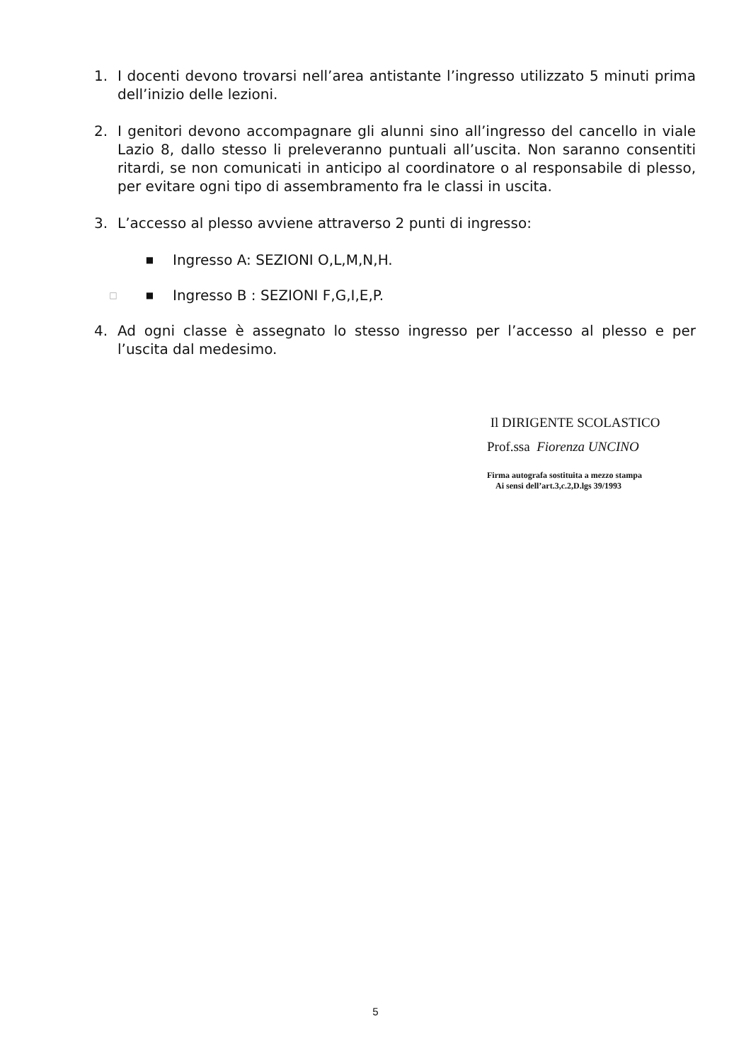1. I docenti devono trovarsi nell’area antistante l’ingresso utilizzato 5 minuti prima dell’inizio delle lezioni.
2. I genitori devono accompagnare gli alunni sino all’ingresso del cancello in viale Lazio 8, dallo stesso li preleveranno puntuali all’uscita. Non saranno consentiti ritardi, se non comunicati in anticipo al coordinatore o al responsabile di plesso, per evitare ogni tipo di assembramento fra le classi in uscita.
3. L’accesso al plesso avviene attraverso 2 punti di ingresso:
■
Ingresso A: SEZIONI O,L,M,N,H.
□ ■
Ingresso B : SEZIONI F,G,I,E,P.
4. Ad ogni classe è assegnato lo stesso ingresso per l’accesso al plesso e per l’uscita dal medesimo.
Il DIRIGENTE SCOLASTICO
Prof.ssa Fiorenza UNCINO
Firma autografa sostituita a mezzo stampa
Ai sensi dell’art.3,c.2,D.lgs 39/1993
5